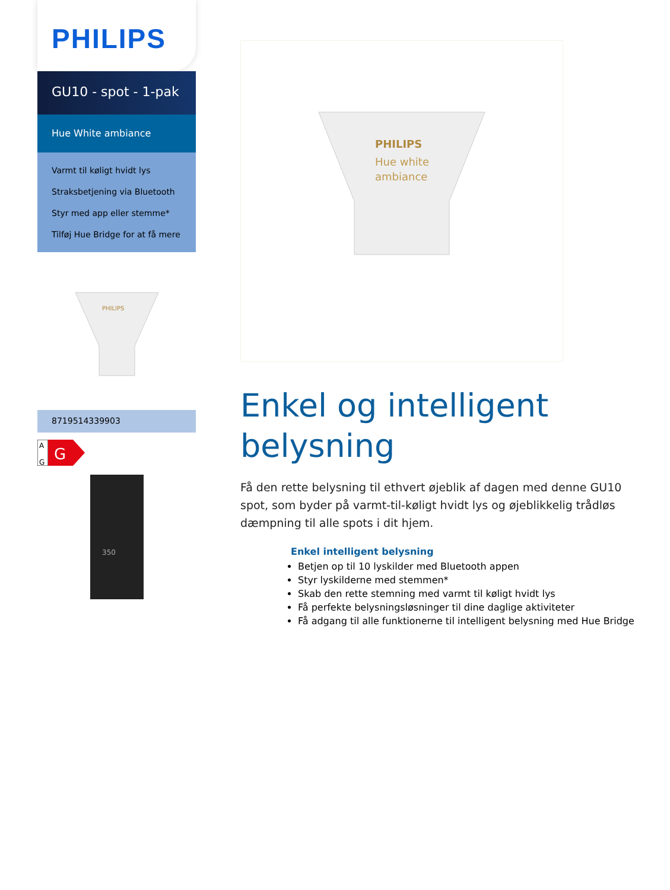PHILIPS
GU10 - spot - 1-pak
Hue White ambiance
Varmt til køligt hvidt lys
Straksbetjening via Bluetooth
Styr med app eller stemme*
Tilføj Hue Bridge for at få mere
PHILIPS
8719514339903
A
G
G
350
PHILIPS
Hue white
ambiance
Enkel og intelligent belysning
Få den rette belysning til ethvert øjeblik af dagen med denne GU10 spot, som byder på varmt-til-køligt hvidt lys og øjeblikkelig trådløs dæmpning til alle spots i dit hjem.
Enkel intelligent belysning
Betjen op til 10 lyskilder med Bluetooth appen
Styr lyskilderne med stemmen*
Skab den rette stemning med varmt til køligt hvidt lys
Få perfekte belysningsløsninger til dine daglige aktiviteter
Få adgang til alle funktionerne til intelligent belysning med Hue Bridge